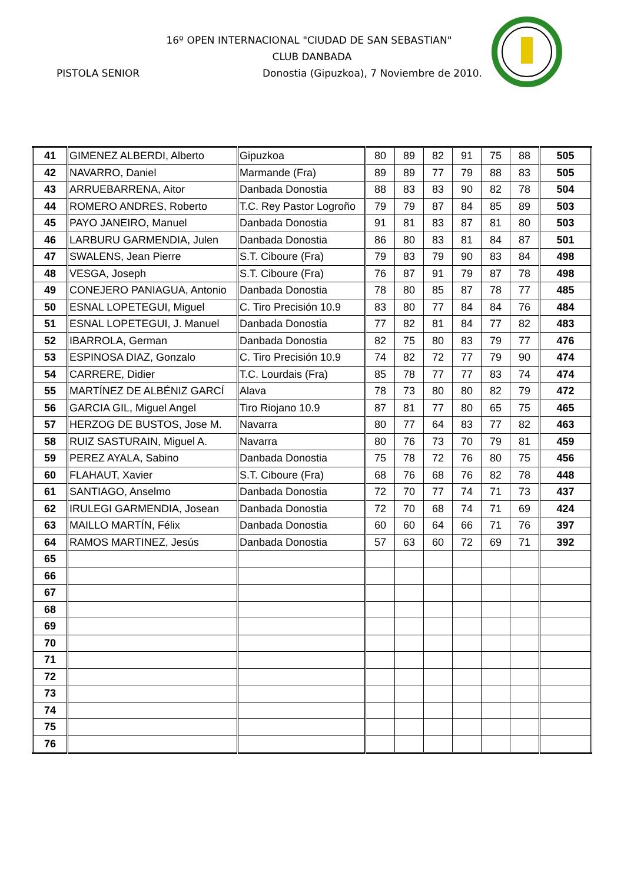16º OPEN INTERNACIONAL "CIUDAD DE SAN SEBASTIAN"
CLUB DANBADA
PISTOLA SENIOR Donostia (Gipuzkoa), 7 Noviembre de 2010.
| 41 | GIMENEZ ALBERDI, Alberto | Gipuzkoa | 80 | 89 | 82 | 91 | 75 | 88 | 505 |
| 42 | NAVARRO, Daniel | Marmande (Fra) | 89 | 89 | 77 | 79 | 88 | 83 | 505 |
| 43 | ARRUEBARRENA, Aitor | Danbada Donostia | 88 | 83 | 83 | 90 | 82 | 78 | 504 |
| 44 | ROMERO ANDRES, Roberto | T.C. Rey Pastor Logroño | 79 | 79 | 87 | 84 | 85 | 89 | 503 |
| 45 | PAYO JANEIRO, Manuel | Danbada Donostia | 91 | 81 | 83 | 87 | 81 | 80 | 503 |
| 46 | LARBURU GARMENDIA, Julen | Danbada Donostia | 86 | 80 | 83 | 81 | 84 | 87 | 501 |
| 47 | SWALENS, Jean Pierre | S.T. Ciboure (Fra) | 79 | 83 | 79 | 90 | 83 | 84 | 498 |
| 48 | VESGA, Joseph | S.T. Ciboure (Fra) | 76 | 87 | 91 | 79 | 87 | 78 | 498 |
| 49 | CONEJERO PANIAGUA, Antonio | Danbada Donostia | 78 | 80 | 85 | 87 | 78 | 77 | 485 |
| 50 | ESNAL LOPETEGUI, Miguel | C. Tiro Precisión 10.9 | 83 | 80 | 77 | 84 | 84 | 76 | 484 |
| 51 | ESNAL LOPETEGUI, J. Manuel | Danbada Donostia | 77 | 82 | 81 | 84 | 77 | 82 | 483 |
| 52 | IBARROLA, German | Danbada Donostia | 82 | 75 | 80 | 83 | 79 | 77 | 476 |
| 53 | ESPINOSA DIAZ, Gonzalo | C. Tiro Precisión 10.9 | 74 | 82 | 72 | 77 | 79 | 90 | 474 |
| 54 | CARRERE, Didier | T.C. Lourdais (Fra) | 85 | 78 | 77 | 77 | 83 | 74 | 474 |
| 55 | MARTÍNEZ DE ALBÉNIZ GARCÍ | Alava | 78 | 73 | 80 | 80 | 82 | 79 | 472 |
| 56 | GARCIA GIL, Miguel Angel | Tiro Riojano 10.9 | 87 | 81 | 77 | 80 | 65 | 75 | 465 |
| 57 | HERZOG DE BUSTOS, Jose M. | Navarra | 80 | 77 | 64 | 83 | 77 | 82 | 463 |
| 58 | RUIZ SASTURAIN, Miguel A. | Navarra | 80 | 76 | 73 | 70 | 79 | 81 | 459 |
| 59 | PEREZ AYALA, Sabino | Danbada Donostia | 75 | 78 | 72 | 76 | 80 | 75 | 456 |
| 60 | FLAHAUT, Xavier | S.T. Ciboure (Fra) | 68 | 76 | 68 | 76 | 82 | 78 | 448 |
| 61 | SANTIAGO, Anselmo | Danbada Donostia | 72 | 70 | 77 | 74 | 71 | 73 | 437 |
| 62 | IRULEGI GARMENDIA, Josean | Danbada Donostia | 72 | 70 | 68 | 74 | 71 | 69 | 424 |
| 63 | MAILLO MARTÍN, Félix | Danbada Donostia | 60 | 60 | 64 | 66 | 71 | 76 | 397 |
| 64 | RAMOS MARTINEZ, Jesús | Danbada Donostia | 57 | 63 | 60 | 72 | 69 | 71 | 392 |
| 65 | | | | | | | | | |
| 66 | | | | | | | | | |
| 67 | | | | | | | | | |
| 68 | | | | | | | | | |
| 69 | | | | | | | | | |
| 70 | | | | | | | | | |
| 71 | | | | | | | | | |
| 72 | | | | | | | | | |
| 73 | | | | | | | | | |
| 74 | | | | | | | | | |
| 75 | | | | | | | | | |
| 76 | | | | | | | | | |